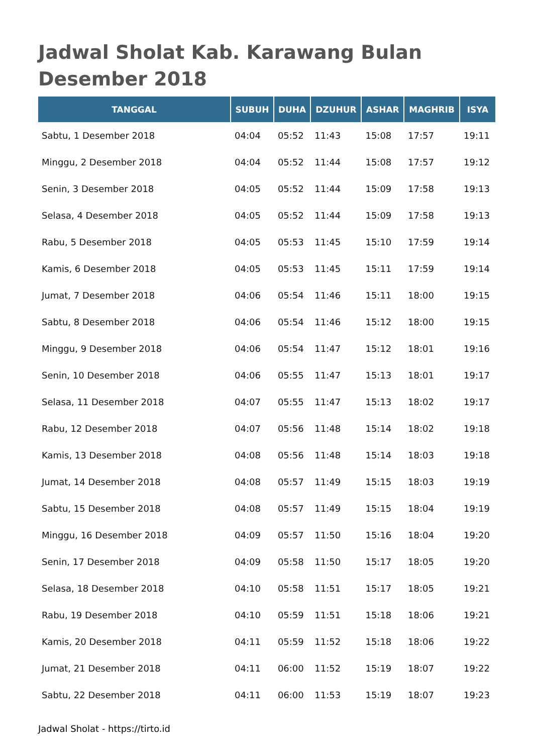Jadwal Sholat Kab. Karawang Bulan Desember 2018
| TANGGAL | SUBUH | DUHA | DZUHUR | ASHAR | MAGHRIB | ISYA |
| --- | --- | --- | --- | --- | --- | --- |
| Sabtu, 1 Desember 2018 | 04:04 | 05:52 | 11:43 | 15:08 | 17:57 | 19:11 |
| Minggu, 2 Desember 2018 | 04:04 | 05:52 | 11:44 | 15:08 | 17:57 | 19:12 |
| Senin, 3 Desember 2018 | 04:05 | 05:52 | 11:44 | 15:09 | 17:58 | 19:13 |
| Selasa, 4 Desember 2018 | 04:05 | 05:52 | 11:44 | 15:09 | 17:58 | 19:13 |
| Rabu, 5 Desember 2018 | 04:05 | 05:53 | 11:45 | 15:10 | 17:59 | 19:14 |
| Kamis, 6 Desember 2018 | 04:05 | 05:53 | 11:45 | 15:11 | 17:59 | 19:14 |
| Jumat, 7 Desember 2018 | 04:06 | 05:54 | 11:46 | 15:11 | 18:00 | 19:15 |
| Sabtu, 8 Desember 2018 | 04:06 | 05:54 | 11:46 | 15:12 | 18:00 | 19:15 |
| Minggu, 9 Desember 2018 | 04:06 | 05:54 | 11:47 | 15:12 | 18:01 | 19:16 |
| Senin, 10 Desember 2018 | 04:06 | 05:55 | 11:47 | 15:13 | 18:01 | 19:17 |
| Selasa, 11 Desember 2018 | 04:07 | 05:55 | 11:47 | 15:13 | 18:02 | 19:17 |
| Rabu, 12 Desember 2018 | 04:07 | 05:56 | 11:48 | 15:14 | 18:02 | 19:18 |
| Kamis, 13 Desember 2018 | 04:08 | 05:56 | 11:48 | 15:14 | 18:03 | 19:18 |
| Jumat, 14 Desember 2018 | 04:08 | 05:57 | 11:49 | 15:15 | 18:03 | 19:19 |
| Sabtu, 15 Desember 2018 | 04:08 | 05:57 | 11:49 | 15:15 | 18:04 | 19:19 |
| Minggu, 16 Desember 2018 | 04:09 | 05:57 | 11:50 | 15:16 | 18:04 | 19:20 |
| Senin, 17 Desember 2018 | 04:09 | 05:58 | 11:50 | 15:17 | 18:05 | 19:20 |
| Selasa, 18 Desember 2018 | 04:10 | 05:58 | 11:51 | 15:17 | 18:05 | 19:21 |
| Rabu, 19 Desember 2018 | 04:10 | 05:59 | 11:51 | 15:18 | 18:06 | 19:21 |
| Kamis, 20 Desember 2018 | 04:11 | 05:59 | 11:52 | 15:18 | 18:06 | 19:22 |
| Jumat, 21 Desember 2018 | 04:11 | 06:00 | 11:52 | 15:19 | 18:07 | 19:22 |
| Sabtu, 22 Desember 2018 | 04:11 | 06:00 | 11:53 | 15:19 | 18:07 | 19:23 |
Jadwal Sholat - https://tirto.id